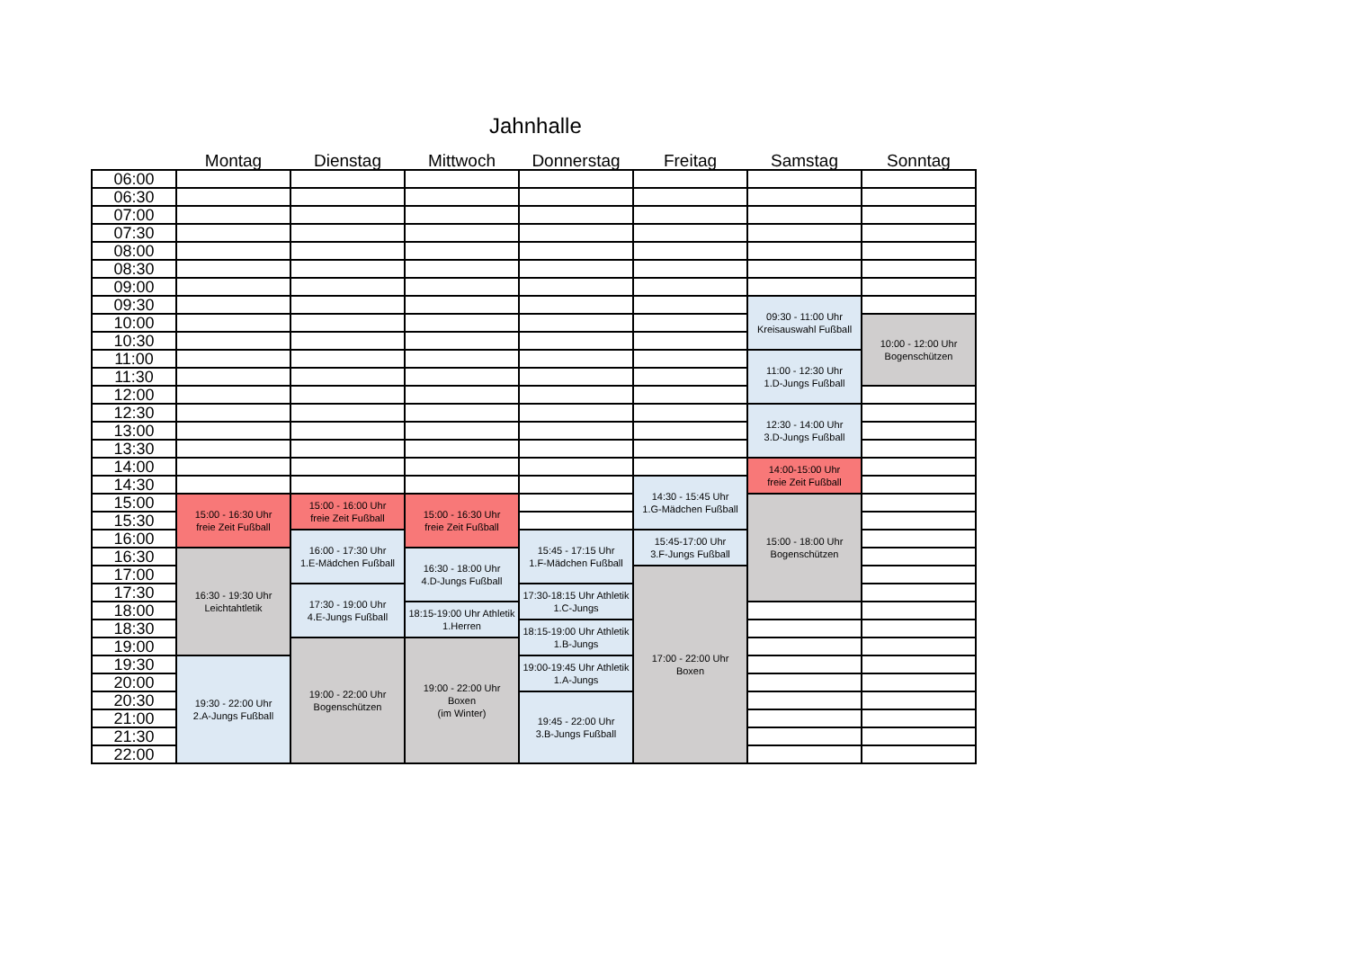Jahnhalle
| | Montag | Dienstag | Mittwoch | Donnerstag | Freitag | Samstag | Sonntag |
| --- | --- | --- | --- | --- | --- | --- | --- |
| 06:00 | | | | | | | |
| 06:30 | | | | | | | |
| 07:00 | | | | | | | |
| 07:30 | | | | | | | |
| 08:00 | | | | | | | |
| 08:30 | | | | | | | |
| 09:00 | | | | | | | |
| 09:30 | | | | | | 09:30 - 11:00 Uhr Kreisauswahl Fußball | |
| 10:00 | | | | | | | 10:00 - 12:00 Uhr Bogenschützen |
| 10:30 | | | | | | | |
| 11:00 | | | | | | 11:00 - 12:30 Uhr 1.D-Jungs Fußball | |
| 11:30 | | | | | | | |
| 12:00 | | | | | | | |
| 12:30 | | | | | | 12:30 - 14:00 Uhr 3.D-Jungs Fußball | |
| 13:00 | | | | | | | |
| 13:30 | | | | | | | |
| 14:00 | | | | | | 14:00-15:00 Uhr freie Zeit Fußball | |
| 14:30 | | | | | 14:30 - 15:45 Uhr 1.G-Mädchen Fußball | | |
| 15:00 | 15:00 - 16:30 Uhr freie Zeit Fußball | 15:00 - 16:00 Uhr freie Zeit Fußball | 15:00 - 16:30 Uhr freie Zeit Fußball | | | 15:00 - 18:00 Uhr Bogenschützen | |
| 15:30 | | | | | | | |
| 16:00 | | 16:00 - 17:30 Uhr 1.E-Mädchen Fußball | | 15:45 - 17:15 Uhr 1.F-Mädchen Fußball | 15:45-17:00 Uhr 3.F-Jungs Fußball | | |
| 16:30 | 16:30 - 19:30 Uhr Leichtahtletik | | 16:30 - 18:00 Uhr 4.D-Jungs Fußball | | | | |
| 17:00 | | | | | 17:00 - 22:00 Uhr Boxen | | |
| 17:30 | | 17:30 - 19:00 Uhr 4.E-Jungs Fußball | | 17:30-18:15 Uhr Athletik 1.C-Jungs | | | |
| 18:00 | | | 18:15-19:00 Uhr Athletik 1.Herren | | | | |
| 18:30 | | | | 18:15-19:00 Uhr Athletik 1.B-Jungs | | | |
| 19:00 | | 19:00 - 22:00 Uhr Bogenschützen | 19:00 - 22:00 Uhr Boxen (im Winter) | | | | |
| 19:30 | 19:30 - 22:00 Uhr 2.A-Jungs Fußball | | | 19:00-19:45 Uhr Athletik 1.A-Jungs | | | |
| 20:00 | | | | | | | |
| 20:30 | | | | 19:45 - 22:00 Uhr 3.B-Jungs Fußball | | | |
| 21:00 | | | | | | | |
| 21:30 | | | | | | | |
| 22:00 | | | | | | | |